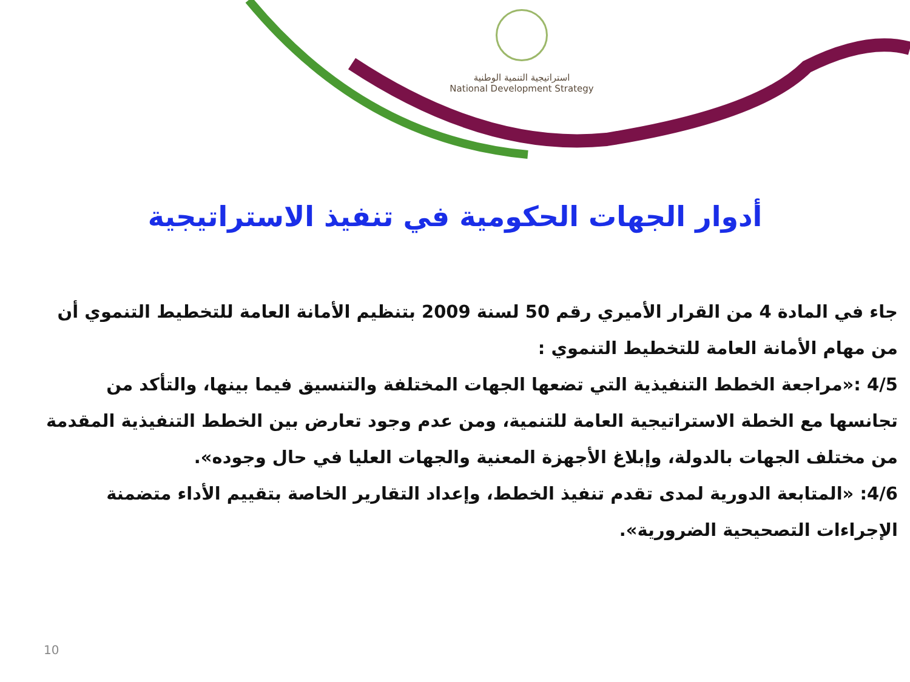استراتيجية التنمية الوطنية
National Development Strategy
أدوار الجهات الحكومية في تنفيذ الاستراتيجية
جاء في المادة 4 من القرار الأميري رقم 50 لسنة 2009 بتنظيم الأمانة العامة للتخطيط التنموي أن من مهام الأمانة العامة للتخطيط التنموي :
4/5 :«مراجعة الخطط التنفيذية التي تضعها الجهات المختلفة والتنسيق فيما بينها، والتأكد من تجانسها مع الخطة الاستراتيجية العامة للتنمية، ومن عدم وجود تعارض بين الخطط التنفيذية المقدمة من مختلف الجهات بالدولة، وإبلاغ الأجهزة المعنية والجهات العليا في حال وجوده».
4/6: «المتابعة الدورية لمدى تقدم تنفيذ الخطط، وإعداد التقارير الخاصة بتقييم الأداء متضمنة الإجراءات التصحيحية الضرورية».
10